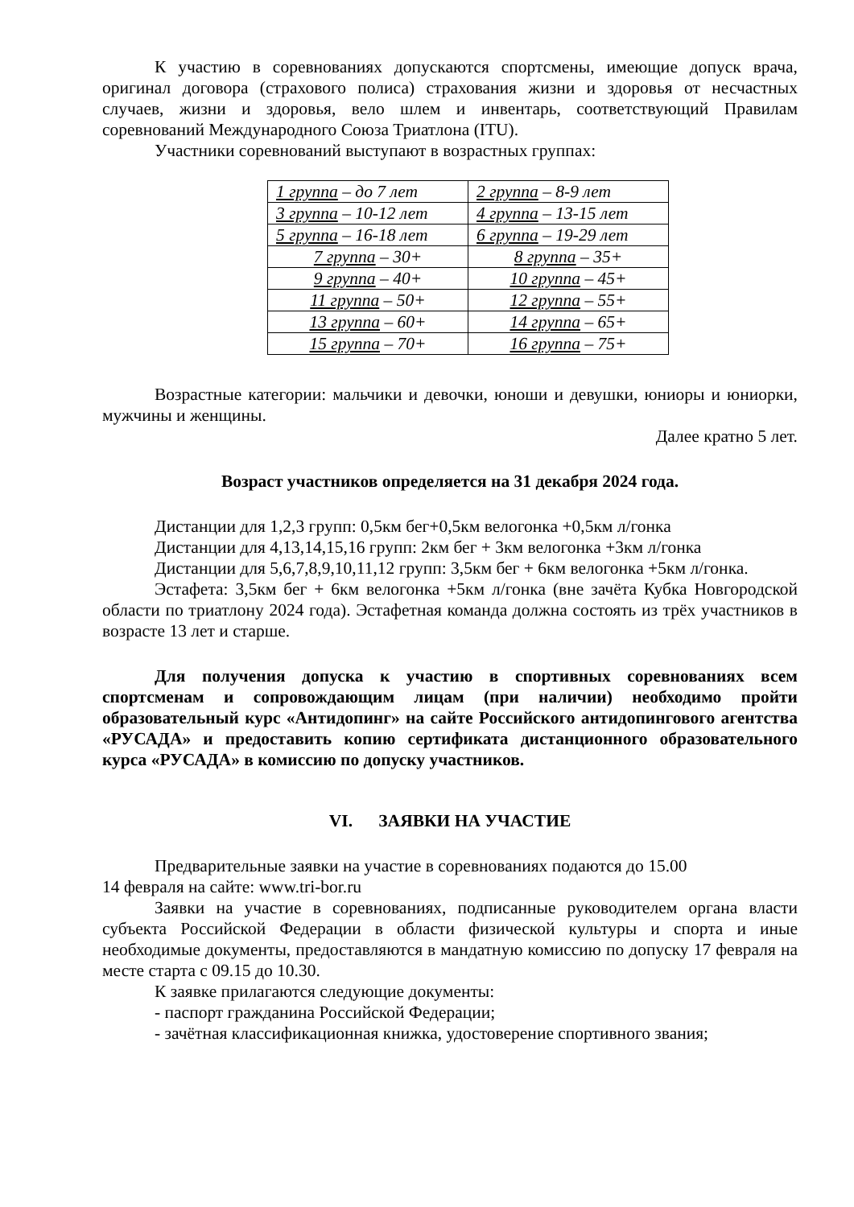К участию в соревнованиях допускаются спортсмены, имеющие допуск врача, оригинал договора (страхового полиса) страхования жизни и здоровья от несчастных случаев, жизни и здоровья, вело шлем и инвентарь, соответствующий Правилам соревнований Международного Союза Триатлона (ITU).
Участники соревнований выступают в возрастных группах:
| 1 группа – до 7 лет | 2 группа – 8-9 лет |
| 3 группа – 10-12 лет | 4 группа – 13-15 лет |
| 5 группа – 16-18 лет | 6 группа – 19-29 лет |
| 7 группа – 30+ | 8 группа – 35+ |
| 9 группа – 40+ | 10 группа – 45+ |
| 11 группа – 50+ | 12 группа – 55+ |
| 13 группа – 60+ | 14 группа – 65+ |
| 15 группа – 70+ | 16 группа – 75+ |
Возрастные категории: мальчики и девочки, юноши и девушки, юниоры и юниорки, мужчины и женщины.
Далее кратно 5 лет.
Возраст участников определяется на 31 декабря 2024 года.
Дистанции для 1,2,3 групп: 0,5км бег+0,5км велогонка +0,5км л/гонка
Дистанции для 4,13,14,15,16 групп: 2км бег + 3км велогонка +3км л/гонка
Дистанции для 5,6,7,8,9,10,11,12 групп: 3,5км бег + 6км велогонка +5км л/гонка.
Эстафета: 3,5км бег + 6км велогонка +5км л/гонка (вне зачёта Кубка Новгородской области по триатлону 2024 года). Эстафетная команда должна состоять из трёх участников в возрасте 13 лет и старше.
Для получения допуска к участию в спортивных соревнованиях всем спортсменам и сопровождающим лицам (при наличии) необходимо пройти образовательный курс «Антидопинг» на сайте Российского антидопингового агентства «РУСАДА» и предоставить копию сертификата дистанционного образовательного курса «РУСАДА» в комиссию по допуску участников.
VI. ЗАЯВКИ НА УЧАСТИЕ
Предварительные заявки на участие в соревнованиях подаются до 15.00
14 февраля на сайте: www.tri-bor.ru
Заявки на участие в соревнованиях, подписанные руководителем органа власти субъекта Российской Федерации в области физической культуры и спорта и иные необходимые документы, предоставляются в мандатную комиссию по допуску 17 февраля на месте старта с 09.15 до 10.30.
К заявке прилагаются следующие документы:
- паспорт гражданина Российской Федерации;
- зачётная классификационная книжка, удостоверение спортивного звания;